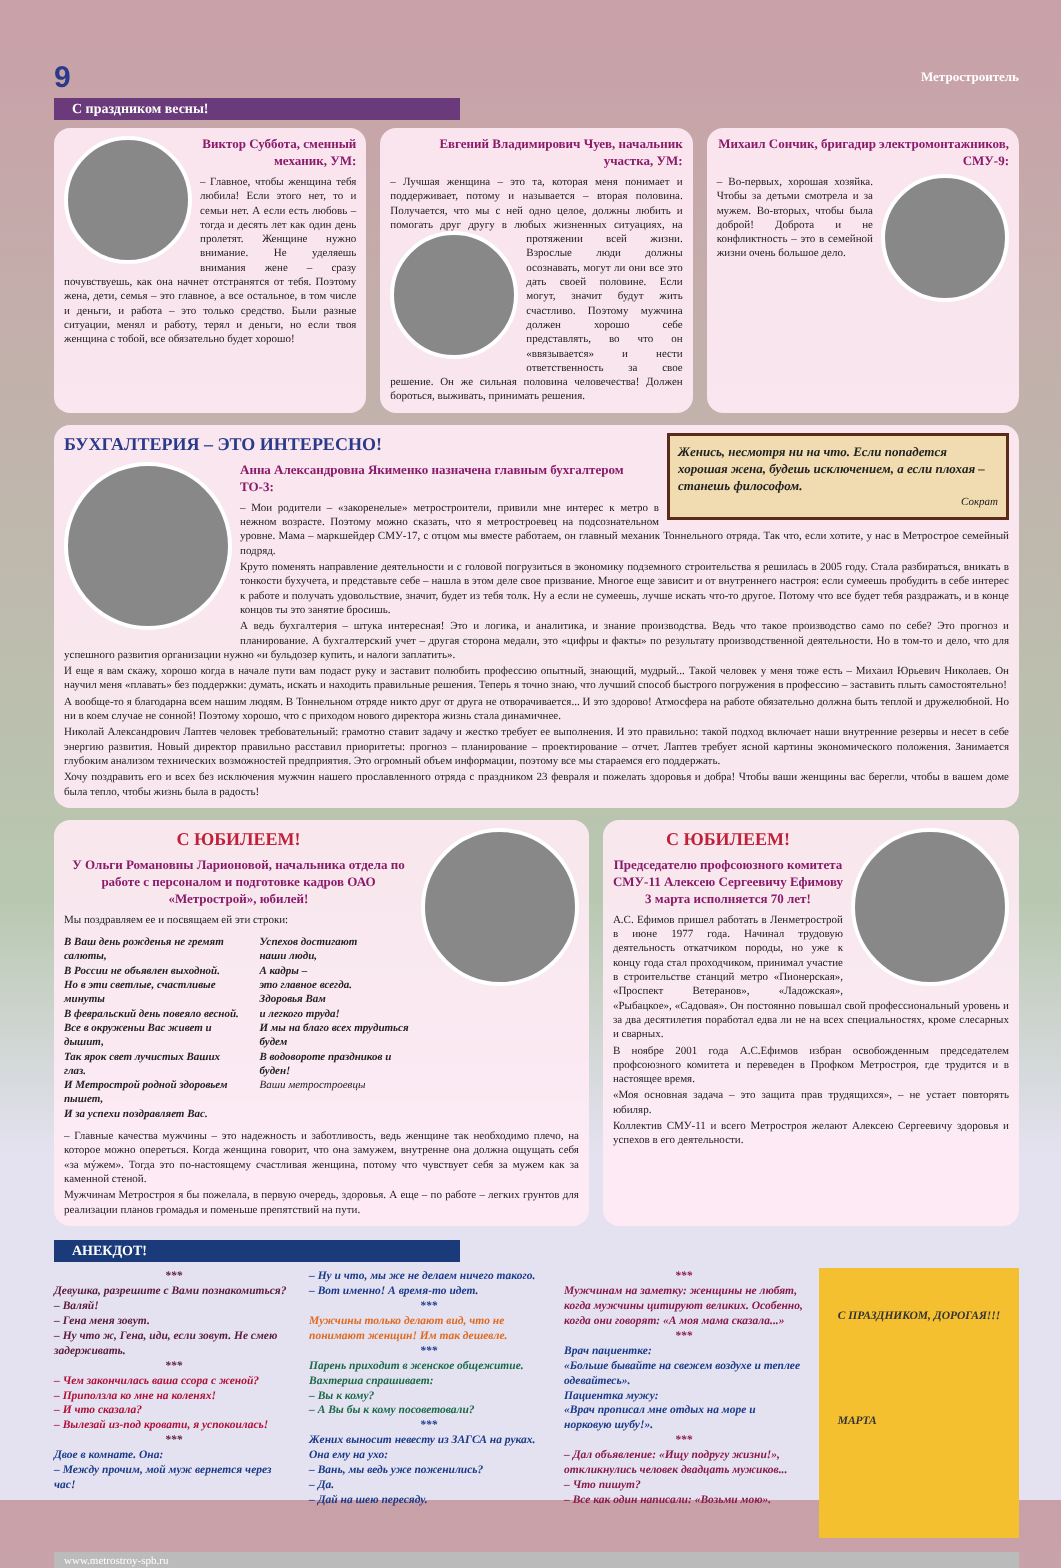9 Метростроитель
С праздником весны!
Виктор Суббота, сменный механик, УМ:
– Главное, чтобы женщина тебя любила! Если этого нет, то и семьи нет. А если есть любовь – тогда и десять лет как один день пролетят. Женщине нужно внимание. Не уделяешь внимания жене – сразу почувствуешь, как она начнет отстранятся от тебя. Поэтому жена, дети, семья – это главное, а все остальное, в том числе и деньги, и работа – это только средство. Были разные ситуации, менял и работу, терял и деньги, но если твоя женщина с тобой, все обязательно будет хорошо!
Евгений Владимирович Чуев, начальник участка, УМ:
– Лучшая женщина – это та, которая меня понимает и поддерживает, потому и называется – вторая половина. Получается, что мы с ней одно целое, должны любить и помогать друг другу в любых жизненных ситуациях, на протяжении всей жизни. Взрослые люди должны осознавать, могут ли они все это дать своей половине. Если могут, значит будут жить счастливо. Поэтому мужчина должен хорошо себе представлять, во что он «ввязывается» и нести ответственность за свое решение. Он же сильная половина человечества! Должен бороться, выживать, принимать решения.
Михаил Сончик, бригадир электромонтажников, СМУ-9:
– Во-первых, хорошая хозяйка. Чтобы за детьми смотрела и за мужем. Во-вторых, чтобы была доброй! Доброта и не конфликтность – это в семейной жизни очень большое дело.
Женись, несмотря ни на что. Если попадется хорошая жена, будешь исключением, а если плохая – станешь философом.
Сократ
БУХГАЛТЕРИЯ – ЭТО ИНТЕРЕСНО!
Анна Александровна Якименко назначена главным бухгалтером ТО-3:
– Мои родители – «закоренелые» метростроители, привили мне интерес к метро в нежном возрасте. Поэтому можно сказать, что я метростроевец на подсознательном уровне. Мама – маркшейдер СМУ-17, с отцом мы вместе работаем, он главный механик Тоннельного отряда. Так что, если хотите, у нас в Метрострое семейный подряд.
Круто поменять направление деятельности и с головой погрузиться в экономику подземного строительства я решилась в 2005 году. Стала разбираться, вникать в тонкости бухучета, и представьте себе – нашла в этом деле свое призвание. Многое еще зависит и от внутреннего настроя: если сумеешь пробудить в себе интерес к работе и получать удовольствие, значит, будет из тебя толк. Ну а если не сумеешь, лучше искать что-то другое. Потому что все будет тебя раздражать, и в конце концов ты это занятие бросишь.
А ведь бухгалтерия – штука интересная! Это и логика, и аналитика, и знание производства. Ведь что такое производство само по себе? Это прогноз и планирование. А бухгалтерский учет – другая сторона медали, это «цифры и факты» по результату производственной деятельности. Но в том-то и дело, что для успешного развития организации нужно «и бульдозер купить, и налоги заплатить».
И еще я вам скажу, хорошо когда в начале пути вам подаст руку и заставит полюбить профессию опытный, знающий, мудрый... Такой человек у меня тоже есть – Михаил Юрьевич Николаев. Он научил меня «плавать» без поддержки: думать, искать и находить правильные решения. Теперь я точно знаю, что лучший способ быстрого погружения в профессию – заставить плыть самостоятельно!
А вообще-то я благодарна всем нашим людям. В Тоннельном отряде никто друг от друга не отворачивается... И это здорово! Атмосфера на работе обязательно должна быть теплой и дружелюбной. Но ни в коем случае не сонной! Поэтому хорошо, что с приходом нового директора жизнь стала динамичнее.
Николай Александрович Лаптев человек требовательный: грамотно ставит задачу и жестко требует ее выполнения. И это правильно: такой подход включает наши внутренние резервы и несет в себе энергию развития. Новый директор правильно расставил приоритеты: прогноз – планирование – проектирование – отчет. Лаптев требует ясной картины экономического положения. Занимается глубоким анализом технических возможностей предприятия. Это огромный объем информации, поэтому все мы стараемся его поддержать.
Хочу поздравить его и всех без исключения мужчин нашего прославленного отряда с праздником 23 февраля и пожелать здоровья и добра! Чтобы ваши женщины вас берегли, чтобы в вашем доме была тепло, чтобы жизнь была в радость!
С ЮБИЛЕЕМ!
У Ольги Романовны Ларионовой, начальника отдела по работе с персоналом и подготовке кадров ОАО «Метрострой», юбилей!
Мы поздравляем ее и посвящаем ей эти строки:
В Ваш день рожденья не гремят салюты,
В России не объявлен выходной.
Но в эти светлые, счастливые минуты
В февральский день повеяло весной.
Все в окруженьи Вас живет и дышит,
Так ярок свет лучистых Ваших глаз.
И Метрострой родной здоровьем пышет,
И за успехи поздравляет Вас.
Успехов достигают
наши люди,
А кадры –
это главное всегда.
Здоровья Вам
и легкого труда!
И мы на благо всех трудиться будем
В водовороте праздников и буден!
Ваши метростроевцы
– Главные качества мужчины – это надежность и заботливость, ведь женщине так необходимо плечо, на которое можно опереться. Когда женщина говорит, что она замужем, внутренне она должна ощущать себя «за мýжем». Тогда это по-настоящему счастливая женщина, потому что чувствует себя за мужем как за каменной стеной.
Мужчинам Метростроя я бы пожелала, в первую очередь, здоровья. А еще – по работе – легких грунтов для реализации планов громадья и поменьше препятствий на пути.
С ЮБИЛЕЕМ!
Председателю профсоюзного комитета СМУ-11 Алексею Сергеевичу Ефимову 3 марта исполняется 70 лет!
А.С. Ефимов пришел работать в Ленметрострой в июне 1977 года. Начинал трудовую деятельность откатчиком породы, но уже к концу года стал проходчиком, принимал участие в строительстве станций метро «Пионерская», «Проспект Ветеранов», «Ладожская», «Рыбацкое», «Садовая». Он постоянно повышал свой профессиональный уровень и за два десятилетия поработал едва ли не на всех специальностях, кроме слесарных и сварных.
В ноябре 2001 года А.С.Ефимов избран освобожденным председателем профсоюзного комитета и переведен в Профком Метростроя, где трудится и в настоящее время.
«Моя основная задача – это защита прав трудящихся», – не устает повторять юбиляр.
Коллектив СМУ-11 и всего Метростроя желают Алексею Сергеевичу здоровья и успехов в его деятельности.
АНЕКДОТ!
***
Девушка, разрешите с Вами познакомиться?
– Валяй!
– Гена меня зовут.
– Ну что ж, Гена, иди, если зовут. Не смею задерживать.
***
– Чем закончилась ваша ссора с женой?
– Приползла ко мне на коленях!
– И что сказала?
– Вылезай из-под кровати, я успокоилась!
***
Двое в комнате. Она:
– Между прочим, мой муж вернется через час!
– Ну и что, мы же не делаем ничего такого.
– Вот именно! А время-то идет.
***
Мужчины только делают вид, что не понимают женщин! Им так дешевле.
***
Парень приходит в женское общежитие. Вахтерша спрашивает:
– Вы к кому?
– А Вы бы к кому посоветовали?
***
Жених выносит невесту из ЗАГСА на руках. Она ему на ухо:
– Вань, мы ведь уже поженились?
– Да.
– Дай на шею пересяду.
***
Мужчинам на заметку: женщины не любят, когда мужчины цитируют великих. Особенно, когда они говорят: «А моя мама сказала...»
***
Врач пациентке:
«Больше бывайте на свежем воздухе и теплее одевайтесь».
Пациентка мужу:
«Врач прописал мне отдых на море и норковую шубу!».
***
– Дал объявление: «Ищу подругу жизни!», откликнулись человек двадцать мужиков...
– Что пишут?
– Все как один написали: «Возьми мою».
С ПРАЗДНИКОМ, ДОРОГАЯ!!!
МАРТА
www.metrostroy-spb.ru